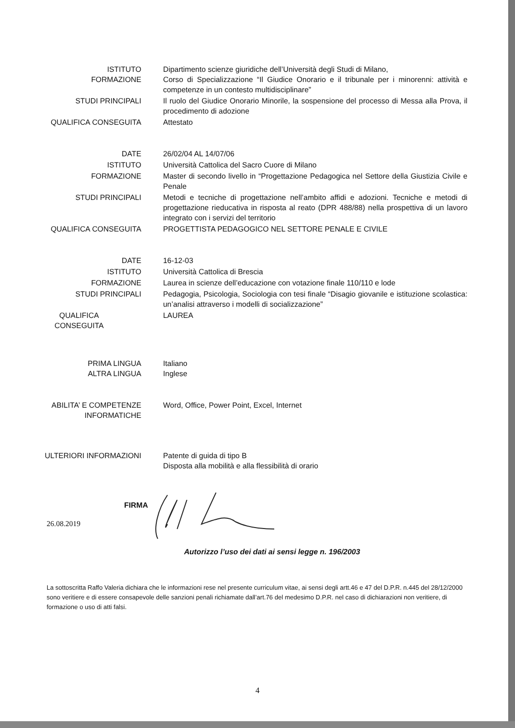ISTITUTO
FORMAZIONE
Dipartimento scienze giuridiche dell’Università degli Studi di Milano,
Corso di Specializzazione “Il Giudice Onorario e il tribunale per i minorenni: attività e competenze in un contesto multidisciplinare”
STUDI PRINCIPALI Il ruolo del Giudice Onorario Minorile, la sospensione del processo di Messa alla Prova, il procedimento di adozione
QUALIFICA CONSEGUITA Attestato
DATE 26/02/04 AL 14/07/06
ISTITUTO Università Cattolica del Sacro Cuore di Milano
FORMAZIONE Master di secondo livello in “Progettazione Pedagogica nel Settore della Giustizia Civile e Penale
STUDI PRINCIPALI Metodi e tecniche di progettazione nell’ambito affidi e adozioni. Tecniche e metodi di progettazione rieducativa in risposta al reato (DPR 488/88) nella prospettiva di un lavoro integrato con i servizi del territorio
QUALIFICA CONSEGUITA PROGETTISTA PEDAGOGICO NEL SETTORE PENALE E CIVILE
DATE 16-12-03
ISTITUTO Università Cattolica di Brescia
FORMAZIONE Laurea in scienze dell’educazione con votazione finale 110/110 e lode
STUDI PRINCIPALI Pedagogia, Psicologia, Sociologia con tesi finale “Disagio giovanile e istituzione scolastica: un’analisi attraverso i modelli di socializzazione”
QUALIFICA CONSEGUITA LAUREA
PRIMA LINGUA
ALTRA LINGUA
Italiano
Inglese
ABILITA’ E COMPETENZE INFORMATICHE Word, Office, Power Point, Excel, Internet
ULTERIORI INFORMAZIONI Patente di guida di tipo B
Disposta alla mobilità e alla flessibilità di orario
26.08.2019
FIRMA
Autorizzo l’uso dei dati ai sensi legge n. 196/2003
La sottoscritta Raffo Valeria dichiara che le informazioni rese nel presente curriculum vitae, ai sensi degli artt.46 e 47 del D.P.R. n.445 del 28/12/2000 sono veritiere e di essere consapevole delle sanzioni penali richiamate dall’art.76 del medesimo D.P.R. nel caso di dichiarazioni non veritiere, di formazione o uso di atti falsi.
4